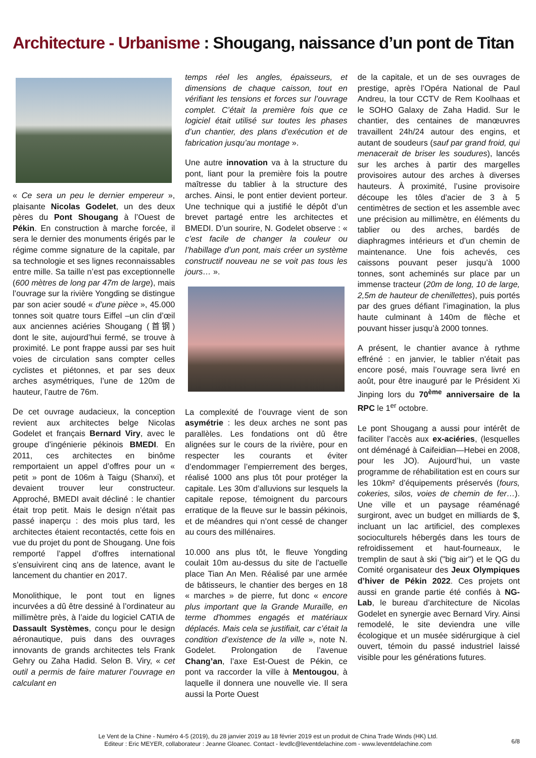Architecture - Urbanisme : Shougang, naissance d’un pont de Titan
« Ce sera un peu le dernier empereur », plaisante Nicolas Godelet, un des deux pères du Pont Shougang à l’Ouest de Pékin. En construction à marche forcée, il sera le dernier des monuments érigés par le régime comme signature de la capitale, par sa technologie et ses lignes reconnaissables entre mille. Sa taille n’est pas exceptionnelle (600 mètres de long par 47m de large), mais l’ouvrage sur la rivière Yongding se distingue par son acier soudé « d’une pièce », 45.000 tonnes soit quatre tours Eiffel –un clin d’œil aux anciennes aciéries Shougang (首钢) dont le site, aujourd’hui fermé, se trouve à proximité. Le pont frappe aussi par ses huit voies de circulation sans compter celles cyclistes et piétonnes, et par ses deux arches asymétriques, l’une de 120m de hauteur, l’autre de 76m.
De cet ouvrage audacieux, la conception revient aux architectes belge Nicolas Godelet et français Bernard Viry, avec le groupe d’ingénierie pékinois BMEDI. En 2011, ces architectes en binôme remportaient un appel d’offres pour un « petit » pont de 106m à Taigu (Shanxi), et devaient trouver leur constructeur. Approché, BMEDI avait décliné : le chantier était trop petit. Mais le design n’était pas passé inaperçu : des mois plus tard, les architectes étaient recontactés, cette fois en vue du projet du pont de Shougang. Une fois remporté l’appel d’offres international s’ensuivirent cinq ans de latence, avant le lancement du chantier en 2017.
Monolithique, le pont tout en lignes incurvées a dû être dessiné à l’ordinateur au millimètre près, à l’aide du logiciel CATIA de Dassault Systèmes, conçu pour le design aéronautique, puis dans des ouvrages innovants de grands architectes tels Frank Gehry ou Zaha Hadid. Selon B. Viry, « cet outil a permis de faire maturer l’ouvrage en calculant en
temps réel les angles, épaisseurs, et dimensions de chaque caisson, tout en vérifiant les tensions et forces sur l’ouvrage complet. C’était la première fois que ce logiciel était utilisé sur toutes les phases d’un chantier, des plans d’exécution et de fabrication jusqu’au montage ».
Une autre innovation va à la structure du pont, liant pour la première fois la poutre maîtresse du tablier à la structure des arches. Ainsi, le pont entier devient porteur. Une technique qui a justifié le dépôt d’un brevet partagé entre les architectes et BMEDI. D’un sourire, N. Godelet observe : « c’est facile de changer la couleur ou l’habillage d’un pont, mais créer un système constructif nouveau ne se voit pas tous les jours… ».
La complexité de l’ouvrage vient de son asymétrie : les deux arches ne sont pas parallèles. Les fondations ont dû être alignées sur le cours de la rivière, pour en respecter les courants et éviter d’endommager l’empierrement des berges, réalisé 1000 ans plus tôt pour protéger la capitale. Les 30m d’alluvions sur lesquels la capitale repose, témoignent du parcours erratique de la fleuve sur le bassin pékinois, et de méandres qui n’ont cessé de changer au cours des millénaires.
10.000 ans plus tôt, le fleuve Yongding coulait 10m au-dessus du site de l’actuelle place Tian An Men. Réalisé par une armée de bâtisseurs, le chantier des berges en 18 « marches » de pierre, fut donc « encore plus important que la Grande Muraille, en terme d'hommes engagés et matériaux déplacés. Mais cela se justifiait, car c’était la condition d’existence de la ville », note N. Godelet. Prolongation de l’avenue Chang’an, l’axe Est-Ouest de Pékin, ce pont va raccorder la ville à Mentougou, à laquelle il donnera une nouvelle vie. Il sera aussi la Porte Ouest
de la capitale, et un de ses ouvrages de prestige, après l’Opéra National de Paul Andreu, la tour CCTV de Rem Koolhaas et le SOHO Galaxy de Zaha Hadid. Sur le chantier, des centaines de manœuvres travaillent 24h/24 autour des engins, et autant de soudeurs (sauf par grand froid, qui menacerait de briser les soudures), lancés sur les arches à partir des margelles provisoires autour des arches à diverses hauteurs. À proximité, l’usine provisoire découpe les tôles d’acier de 3 à 5 centimètres de section et les assemble avec une précision au millimètre, en éléments du tablier ou des arches, bardés de diaphragmes intérieurs et d’un chemin de maintenance. Une fois achevés, ces caissons pouvant peser jusqu’à 1000 tonnes, sont acheminés sur place par un immense tracteur (20m de long, 10 de large, 2,5m de hauteur de chenillettes), puis portés par des grues défiant l’imagination, la plus haute culminant à 140m de flèche et pouvant hisser jusqu’à 2000 tonnes.
A présent, le chantier avance à rythme effréné : en janvier, le tablier n’était pas encore posé, mais l’ouvrage sera livré en août, pour être inauguré par le Président Xi Jinping lors du 70<sup>ème</sup> anniversaire de la RPC le 1<sup>er</sup> octobre.
Le pont Shougang a aussi pour intérêt de faciliter l’accès aux ex-aciéries, (lesquelles ont déménagé à Caifeidian—Hebei en 2008, pour les JO). Aujourd’hui, un vaste programme de réhabilitation est en cours sur les 10km² d’équipements préservés (fours, cokeries, silos, voies de chemin de fer…). Une ville et un paysage réaménagé surgiront, avec un budget en milliards de $, incluant un lac artificiel, des complexes socioculturels hébergés dans les tours de refroidissement et haut-fourneaux, le tremplin de saut à ski ("big air") et le QG du Comité organisateur des Jeux Olympiques d’hiver de Pékin 2022. Ces projets ont aussi en grande partie été confiés à NG-Lab, le bureau d’architecture de Nicolas Godelet en synergie avec Bernard Viry. Ainsi remodelé, le site deviendra une ville écologique et un musée sidérurgique à ciel ouvert, témoin du passé industriel laissé visible pour les générations futures.
Le Vent de la Chine - Numéro 4-5 (2019), du 28 janvier 2019 au 18 février 2019 est un produit de China Trade Winds (HK) Ltd.
Editeur : Eric MEYER, collaborateur : Jeanne Gloanec. Contact - levdlc@leventdelachine.com - www.leventdelachine.com
6/8